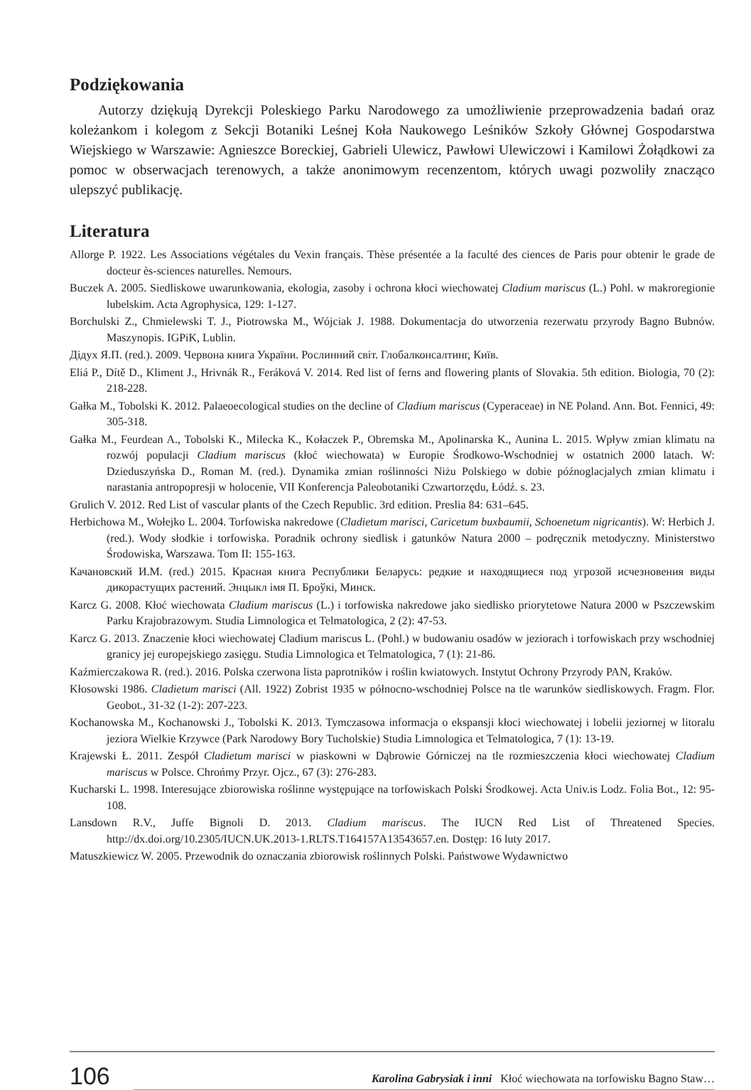Podziękowania
Autorzy dziękują Dyrekcji Poleskiego Parku Narodowego za umożliwienie przeprowadzenia badań oraz koleżankom i kolegom z Sekcji Botaniki Leśnej Koła Naukowego Leśników Szkoły Głównej Gospodarstwa Wiejskiego w Warszawie: Agnieszce Boreckiej, Gabrieli Ulewicz, Pawłowi Ulewiczowi i Kamilowi Żołądkowi za pomoc w obserwacjach terenowych, a także anonimowym recenzentom, których uwagi pozwoliły znacząco ulepszyć publikację.
Literatura
Allorge P. 1922. Les Associations végétales du Vexin français. Thèse présentée a la faculté des ciences de Paris pour obtenir le grade de docteur ès-sciences naturelles. Nemours.
Buczek A. 2005. Siedliskowe uwarunkowania, ekologia, zasoby i ochrona kłoci wiechowatej Cladium mariscus (L.) Pohl. w makroregionie lubelskim. Acta Agrophysica, 129: 1-127.
Borchulski Z., Chmielewski T. J., Piotrowska M., Wójciak J. 1988. Dokumentacja do utworzenia rezerwatu przyrody Bagno Bubnów. Maszynopis. IGPiK, Lublin.
Дідух Я.П. (red.). 2009. Червона книга України. Рослинний світ. Глобалконсалтинг, Київ.
Eliá P., Dítě D., Kliment J., Hrivnák R., Feráková V. 2014. Red list of ferns and flowering plants of Slovakia. 5th edition. Biologia, 70 (2): 218-228.
Gałka M., Tobolski K. 2012. Palaeoecological studies on the decline of Cladium mariscus (Cyperaceae) in NE Poland. Ann. Bot. Fennici, 49: 305-318.
Gałka M., Feurdean A., Tobolski K., Milecka K., Kołaczek P., Obremska M., Apolinarska K., Aunina L. 2015. Wpływ zmian klimatu na rozwój populacji Cladium mariscus (kłoć wiechowata) w Europie Środkowo-Wschodniej w ostatnich 2000 latach. W: Dzieduszyńska D., Roman M. (red.). Dynamika zmian roślinności Niżu Polskiego w dobie późnoglacjalych zmian klimatu i narastania antropopresji w holocenie, VII Konferencja Paleobotaniki Czwartorzędu, Łódź. s. 23.
Grulich V. 2012. Red List of vascular plants of the Czech Republic. 3rd edition. Preslia 84: 631–645.
Herbichowa M., Wołejko L. 2004. Torfowiska nakredowe (Cladietum marisci, Caricetum buxbaumii, Schoenetum nigricantis). W: Herbich J. (red.). Wody słodkie i torfowiska. Poradnik ochrony siedlisk i gatunków Natura 2000 – podręcznik metodyczny. Ministerstwo Środowiska, Warszawa. Tom II: 155-163.
Качановский И.М. (red.) 2015. Красная книга Республики Беларусь: редкие и находящиеся под угрозой исчезновения виды дикорастущих растений. Энцыкл імя П. Броўкі, Минск.
Karcz G. 2008. Kłoć wiechowata Cladium mariscus (L.) i torfowiska nakredowe jako siedlisko priorytetowe Natura 2000 w Pszczewskim Parku Krajobrazowym. Studia Limnologica et Telmatologica, 2 (2): 47-53.
Karcz G. 2013. Znaczenie kłoci wiechowatej Cladium mariscus L. (Pohl.) w budowaniu osadów w jeziorach i torfowiskach przy wschodniej granicy jej europejskiego zasięgu. Studia Limnologica et Telmatologica, 7 (1): 21-86.
Kaźmierczakowa R. (red.). 2016. Polska czerwona lista paprotników i roślin kwiatowych. Instytut Ochrony Przyrody PAN, Kraków.
Kłosowski 1986. Cladietum marisci (All. 1922) Zobrist 1935 w północno-wschodniej Polsce na tle warunków siedliskowych. Fragm. Flor. Geobot., 31-32 (1-2): 207-223.
Kochanowska M., Kochanowski J., Tobolski K. 2013. Tymczasowa informacja o ekspansji kłoci wiechowatej i lobelii jeziornej w litoralu jeziora Wielkie Krzywce (Park Narodowy Bory Tucholskie) Studia Limnologica et Telmatologica, 7 (1): 13-19.
Krajewski Ł. 2011. Zespół Cladietum marisci w piaskowni w Dąbrowie Górniczej na tle rozmieszczenia kłoci wiechowatej Cladium mariscus w Polsce. Chrońmy Przyr. Ojcz., 67 (3): 276-283.
Kucharski L. 1998. Interesujące zbiorowiska roślinne występujące na torfowiskach Polski Środkowej. Acta Univ.is Lodz. Folia Bot., 12: 95-108.
Lansdown R.V., Juffe Bignoli D. 2013. Cladium mariscus. The IUCN Red List of Threatened Species. http://dx.doi.org/10.2305/IUCN.UK.2013-1.RLTS.T164157A13543657.en. Dostęp: 16 luty 2017.
Matuszkiewicz W. 2005. Przewodnik do oznaczania zbiorowisk roślinnych Polski. Państwowe Wydawnictwo
106
Karolina Gabrysiak i inni Kłoć wiechowata na torfowisku Bagno Staw…